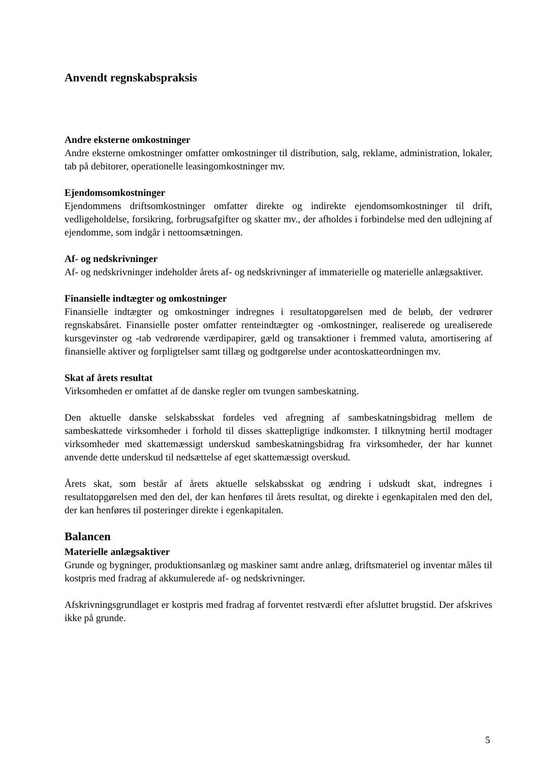Anvendt regnskabspraksis
Andre eksterne omkostninger
Andre eksterne omkostninger omfatter omkostninger til distribution, salg, reklame, administration, lokaler, tab på debitorer, operationelle leasingomkostninger mv.
Ejendomsomkostninger
Ejendommens driftsomkostninger omfatter direkte og indirekte ejendomsomkostninger til drift, vedligeholdelse, forsikring, forbrugsafgifter og skatter mv., der afholdes i forbindelse med den udlejning af ejendomme, som indgår i nettoomsætningen.
Af- og nedskrivninger
Af- og nedskrivninger indeholder årets af- og nedskrivninger af immaterielle og materielle anlægsaktiver.
Finansielle indtægter og omkostninger
Finansielle indtægter og omkostninger indregnes i resultatopgørelsen med de beløb, der vedrører regnskabsåret. Finansielle poster omfatter renteindtægter og -omkostninger, realiserede og urealiserede kursgevinster og -tab vedrørende værdipapirer, gæld og transaktioner i fremmed valuta, amortisering af finansielle aktiver og forpligtelser samt tillæg og godtgørelse under acontoskatteordningen mv.
Skat af årets resultat
Virksomheden er omfattet af de danske regler om tvungen sambeskatning.
Den aktuelle danske selskabsskat fordeles ved afregning af sambeskatningsbidrag mellem de sambeskattede virksomheder i forhold til disses skattepligtige indkomster. I tilknytning hertil modtager virksomheder med skattemæssigt underskud sambeskatningsbidrag fra virksomheder, der har kunnet anvende dette underskud til nedsættelse af eget skattemæssigt overskud.
Årets skat, som består af årets aktuelle selskabsskat og ændring i udskudt skat, indregnes i resultatopgørelsen med den del, der kan henføres til årets resultat, og direkte i egenkapitalen med den del, der kan henføres til posteringer direkte i egenkapitalen.
Balancen
Materielle anlægsaktiver
Grunde og bygninger, produktionsanlæg og maskiner samt andre anlæg, driftsmateriel og inventar måles til kostpris med fradrag af akkumulerede af- og nedskrivninger.
Afskrivningsgrundlaget er kostpris med fradrag af forventet restværdi efter afsluttet brugstid. Der afskrives ikke på grunde.
5